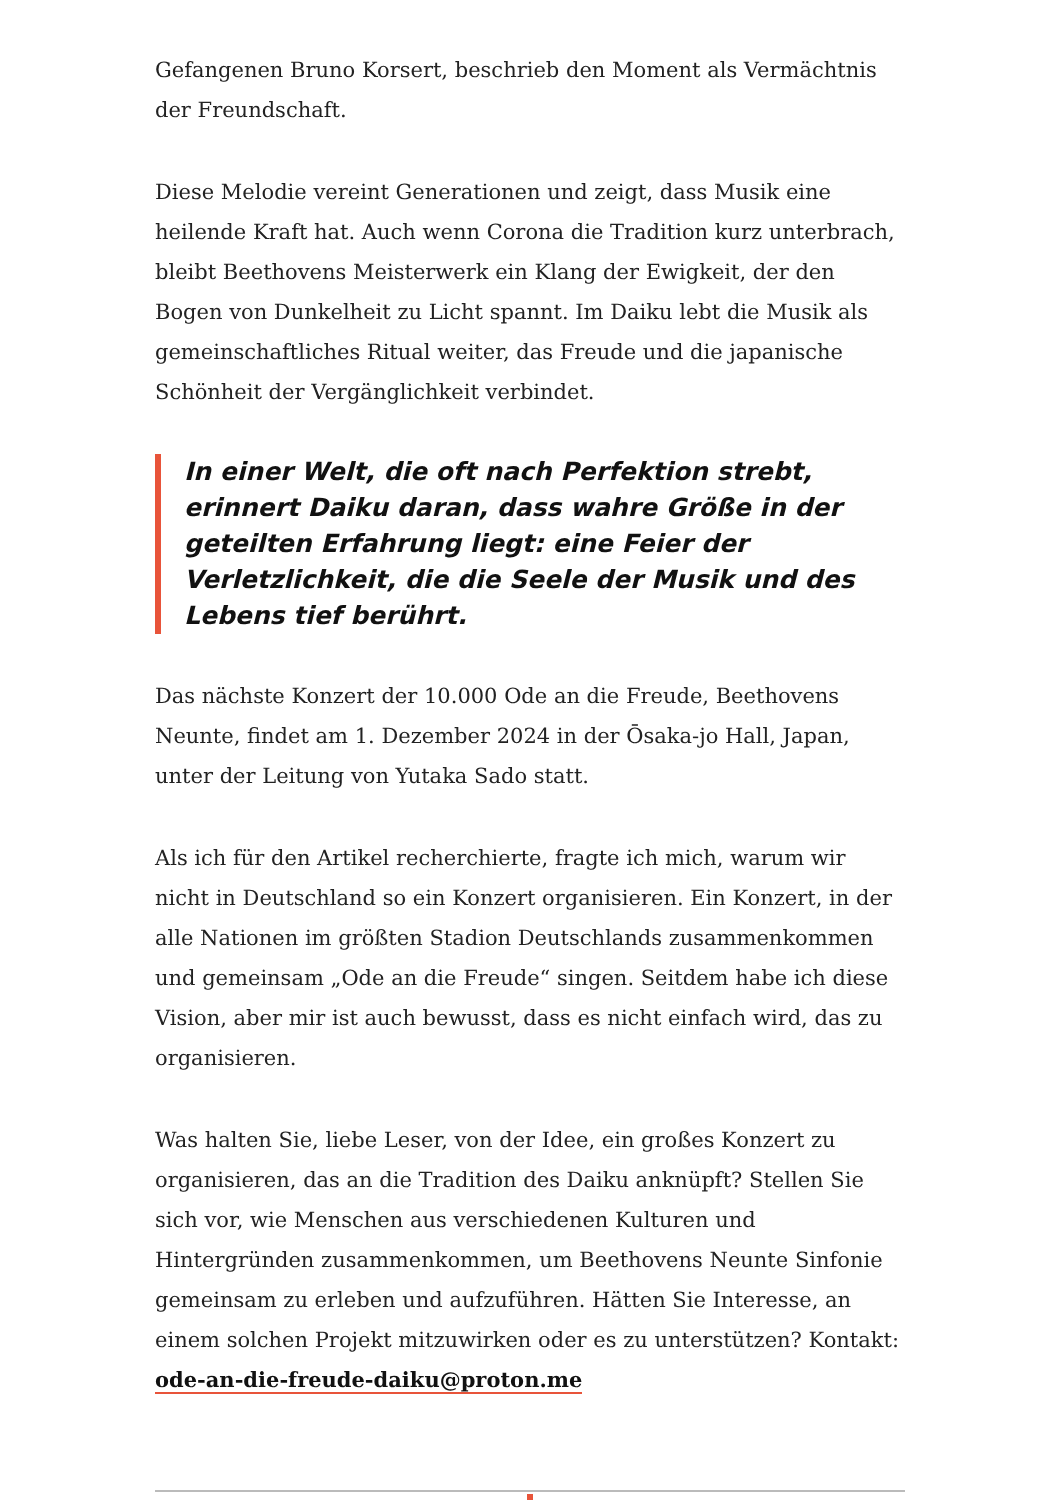Gefangenen Bruno Korsert, beschrieb den Moment als Vermächtnis der Freundschaft.
Diese Melodie vereint Generationen und zeigt, dass Musik eine heilende Kraft hat. Auch wenn Corona die Tradition kurz unterbrach, bleibt Beethovens Meisterwerk ein Klang der Ewigkeit, der den Bogen von Dunkelheit zu Licht spannt. Im Daiku lebt die Musik als gemeinschaftliches Ritual weiter, das Freude und die japanische Schönheit der Vergänglichkeit verbindet.
In einer Welt, die oft nach Perfektion strebt, erinnert Daiku daran, dass wahre Größe in der geteilten Erfahrung liegt: eine Feier der Verletzlichkeit, die die Seele der Musik und des Lebens tief berührt.
Das nächste Konzert der 10.000 Ode an die Freude, Beethovens Neunte, findet am 1. Dezember 2024 in der Ōsaka-jo Hall, Japan, unter der Leitung von Yutaka Sado statt.
Als ich für den Artikel recherchierte, fragte ich mich, warum wir nicht in Deutschland so ein Konzert organisieren. Ein Konzert, in der alle Nationen im größten Stadion Deutschlands zusammenkommen und gemeinsam „Ode an die Freude“ singen. Seitdem habe ich diese Vision, aber mir ist auch bewusst, dass es nicht einfach wird, das zu organisieren.
Was halten Sie, liebe Leser, von der Idee, ein großes Konzert zu organisieren, das an die Tradition des Daiku anknüpft? Stellen Sie sich vor, wie Menschen aus verschiedenen Kulturen und Hintergründen zusammenkommen, um Beethovens Neunte Sinfonie gemeinsam zu erleben und aufzuführen. Hätten Sie Interesse, an einem solchen Projekt mitzuwirken oder es zu unterstützen? Kontakt: ode-an-die-freude-daiku@proton.me